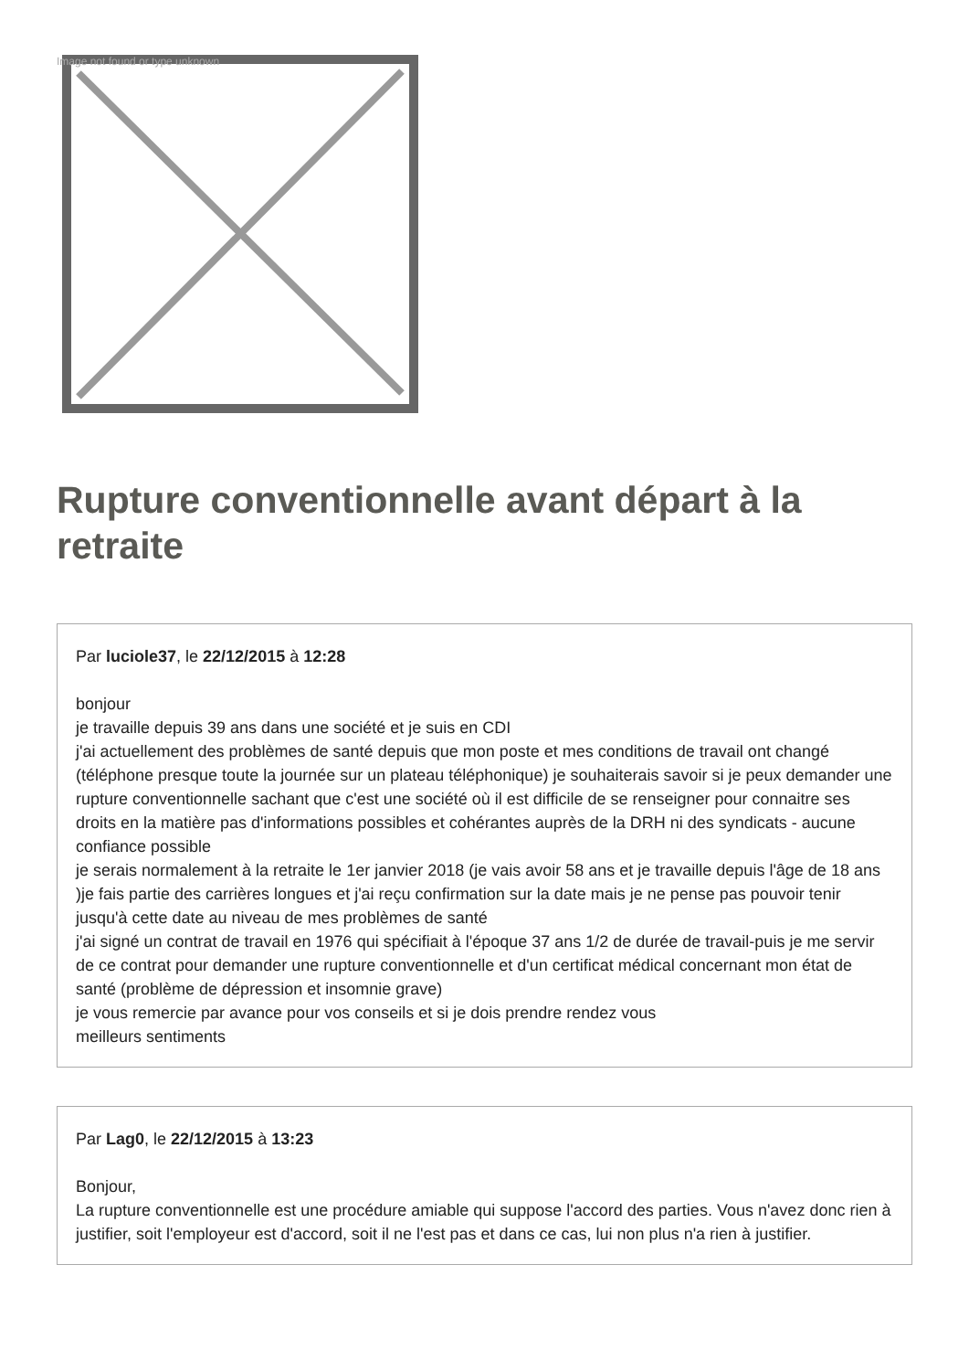Image not found or type unknown
Rupture conventionnelle avant départ à la retraite
Par luciole37, le 22/12/2015 à 12:28
bonjour
je travaille depuis 39 ans dans une société et je suis en CDI
j'ai actuellement des problèmes de santé depuis que mon poste et mes conditions de travail ont changé (téléphone presque toute la journée sur un plateau téléphonique) je souhaiterais savoir si je peux demander une rupture conventionnelle sachant que c'est une société où il est difficile de se renseigner pour connaitre ses droits en la matière pas d'informations possibles et cohérantes auprès de la DRH ni des syndicats - aucune confiance possible
je serais normalement à la retraite le 1er janvier 2018 (je vais avoir 58 ans et je travaille depuis l'âge de 18 ans )je fais partie des carrières longues et j'ai reçu confirmation sur la date mais je ne pense pas pouvoir tenir jusqu'à cette date au niveau de mes problèmes de santé
j'ai signé un contrat de travail en 1976 qui spécifiait à l'époque 37 ans 1/2 de durée de travail-puis je me servir de ce contrat pour demander une rupture conventionnelle et d'un certificat médical concernant mon état de santé (problème de dépression et insomnie grave)
je vous remercie par avance pour vos conseils et si je dois prendre rendez vous
meilleurs sentiments
Par Lag0, le 22/12/2015 à 13:23
Bonjour,
La rupture conventionnelle est une procédure amiable qui suppose l'accord des parties. Vous n'avez donc rien à justifier, soit l'employeur est d'accord, soit il ne l'est pas et dans ce cas, lui non plus n'a rien à justifier.